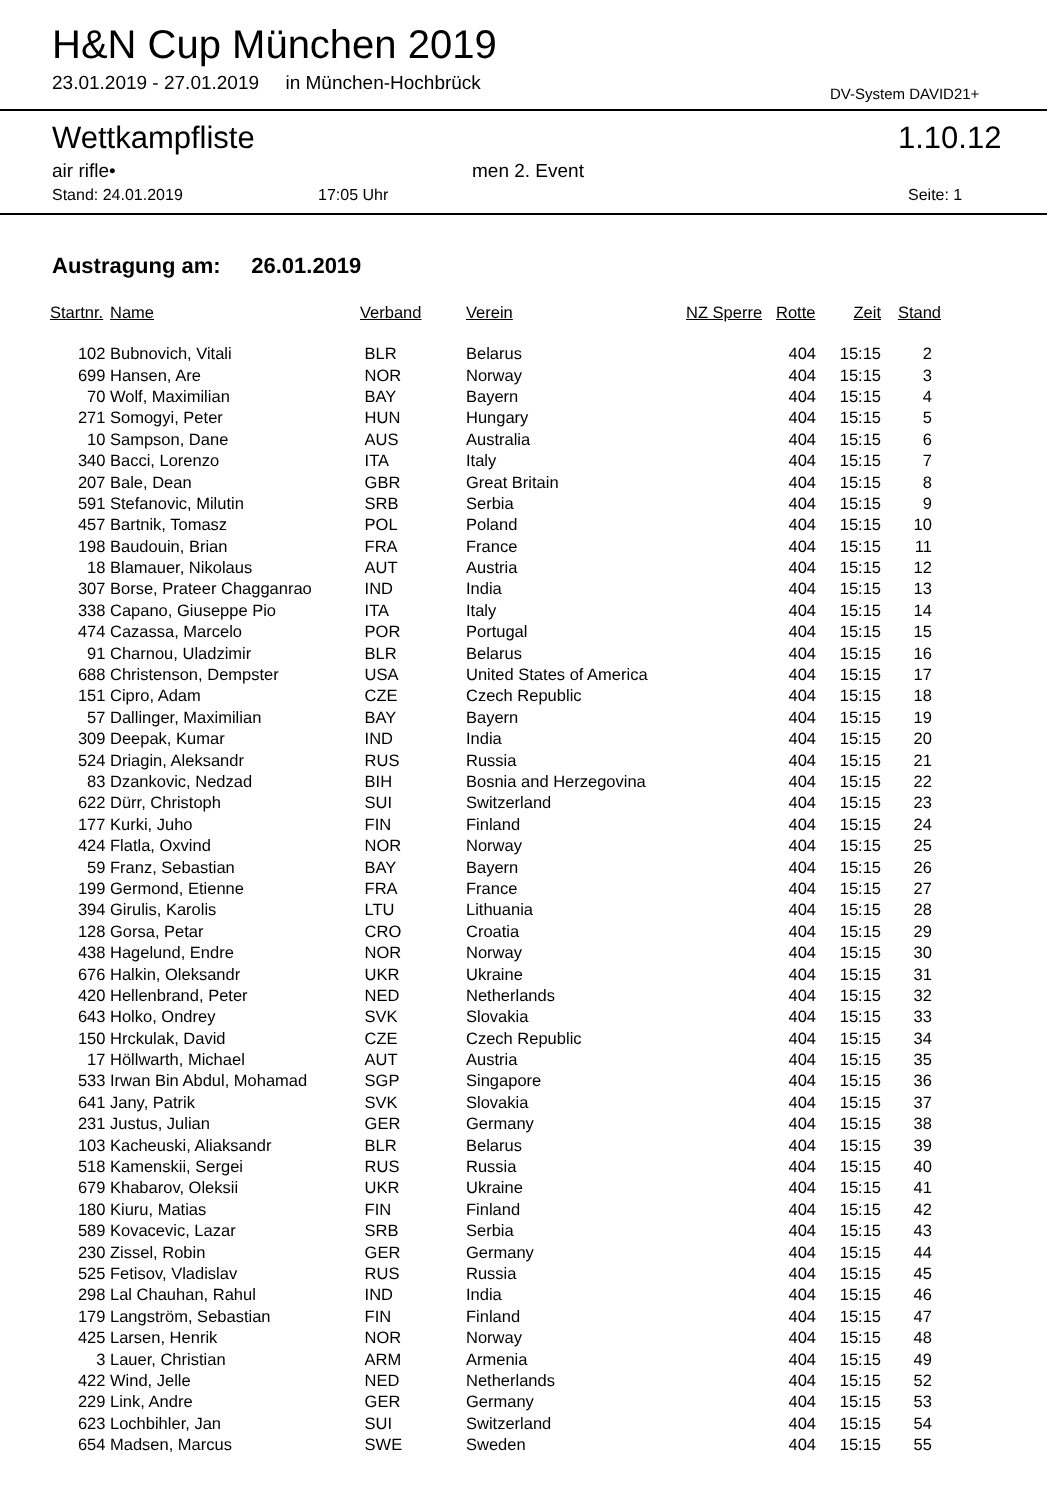H&N Cup München 2019
23.01.2019 - 27.01.2019 in München-Hochbrück
DV-System DAVID21+
Wettkampfliste 1.10.12
air rifle• men 2. Event
Stand: 24.01.2019 17:05 Uhr Seite: 1
Austragung am: 26.01.2019
| Startnr. | Name | Verband | Verein | NZ Sperre | Rotte | Zeit | Stand |
| --- | --- | --- | --- | --- | --- | --- | --- |
| 102 | Bubnovich, Vitali | BLR | Belarus | | 404 | 15:15 | 2 |
| 699 | Hansen, Are | NOR | Norway | | 404 | 15:15 | 3 |
| 70 | Wolf, Maximilian | BAY | Bayern | | 404 | 15:15 | 4 |
| 271 | Somogyi, Peter | HUN | Hungary | | 404 | 15:15 | 5 |
| 10 | Sampson, Dane | AUS | Australia | | 404 | 15:15 | 6 |
| 340 | Bacci, Lorenzo | ITA | Italy | | 404 | 15:15 | 7 |
| 207 | Bale, Dean | GBR | Great Britain | | 404 | 15:15 | 8 |
| 591 | Stefanovic, Milutin | SRB | Serbia | | 404 | 15:15 | 9 |
| 457 | Bartnik, Tomasz | POL | Poland | | 404 | 15:15 | 10 |
| 198 | Baudouin, Brian | FRA | France | | 404 | 15:15 | 11 |
| 18 | Blamauer, Nikolaus | AUT | Austria | | 404 | 15:15 | 12 |
| 307 | Borse, Prateer Chagganrao | IND | India | | 404 | 15:15 | 13 |
| 338 | Capano, Giuseppe Pio | ITA | Italy | | 404 | 15:15 | 14 |
| 474 | Cazassa, Marcelo | POR | Portugal | | 404 | 15:15 | 15 |
| 91 | Charnou, Uladzimir | BLR | Belarus | | 404 | 15:15 | 16 |
| 688 | Christenson, Dempster | USA | United States of America | | 404 | 15:15 | 17 |
| 151 | Cipro, Adam | CZE | Czech Republic | | 404 | 15:15 | 18 |
| 57 | Dallinger, Maximilian | BAY | Bayern | | 404 | 15:15 | 19 |
| 309 | Deepak, Kumar | IND | India | | 404 | 15:15 | 20 |
| 524 | Driagin, Aleksandr | RUS | Russia | | 404 | 15:15 | 21 |
| 83 | Dzankovic, Nedzad | BIH | Bosnia and Herzegovina | | 404 | 15:15 | 22 |
| 622 | Dürr, Christoph | SUI | Switzerland | | 404 | 15:15 | 23 |
| 177 | Kurki, Juho | FIN | Finland | | 404 | 15:15 | 24 |
| 424 | Flatla, Oxvind | NOR | Norway | | 404 | 15:15 | 25 |
| 59 | Franz, Sebastian | BAY | Bayern | | 404 | 15:15 | 26 |
| 199 | Germond, Etienne | FRA | France | | 404 | 15:15 | 27 |
| 394 | Girulis, Karolis | LTU | Lithuania | | 404 | 15:15 | 28 |
| 128 | Gorsa, Petar | CRO | Croatia | | 404 | 15:15 | 29 |
| 438 | Hagelund, Endre | NOR | Norway | | 404 | 15:15 | 30 |
| 676 | Halkin, Oleksandr | UKR | Ukraine | | 404 | 15:15 | 31 |
| 420 | Hellenbrand, Peter | NED | Netherlands | | 404 | 15:15 | 32 |
| 643 | Holko, Ondrey | SVK | Slovakia | | 404 | 15:15 | 33 |
| 150 | Hrckulak, David | CZE | Czech Republic | | 404 | 15:15 | 34 |
| 17 | Höllwarth, Michael | AUT | Austria | | 404 | 15:15 | 35 |
| 533 | Irwan Bin Abdul, Mohamad | SGP | Singapore | | 404 | 15:15 | 36 |
| 641 | Jany, Patrik | SVK | Slovakia | | 404 | 15:15 | 37 |
| 231 | Justus, Julian | GER | Germany | | 404 | 15:15 | 38 |
| 103 | Kacheuski, Aliaksandr | BLR | Belarus | | 404 | 15:15 | 39 |
| 518 | Kamenskii, Sergei | RUS | Russia | | 404 | 15:15 | 40 |
| 679 | Khabarov, Oleksii | UKR | Ukraine | | 404 | 15:15 | 41 |
| 180 | Kiuru, Matias | FIN | Finland | | 404 | 15:15 | 42 |
| 589 | Kovacevic, Lazar | SRB | Serbia | | 404 | 15:15 | 43 |
| 230 | Zissel, Robin | GER | Germany | | 404 | 15:15 | 44 |
| 525 | Fetisov, Vladislav | RUS | Russia | | 404 | 15:15 | 45 |
| 298 | Lal Chauhan, Rahul | IND | India | | 404 | 15:15 | 46 |
| 179 | Langström, Sebastian | FIN | Finland | | 404 | 15:15 | 47 |
| 425 | Larsen, Henrik | NOR | Norway | | 404 | 15:15 | 48 |
| 3 | Lauer, Christian | ARM | Armenia | | 404 | 15:15 | 49 |
| 422 | Wind, Jelle | NED | Netherlands | | 404 | 15:15 | 52 |
| 229 | Link, Andre | GER | Germany | | 404 | 15:15 | 53 |
| 623 | Lochbihler, Jan | SUI | Switzerland | | 404 | 15:15 | 54 |
| 654 | Madsen, Marcus | SWE | Sweden | | 404 | 15:15 | 55 |